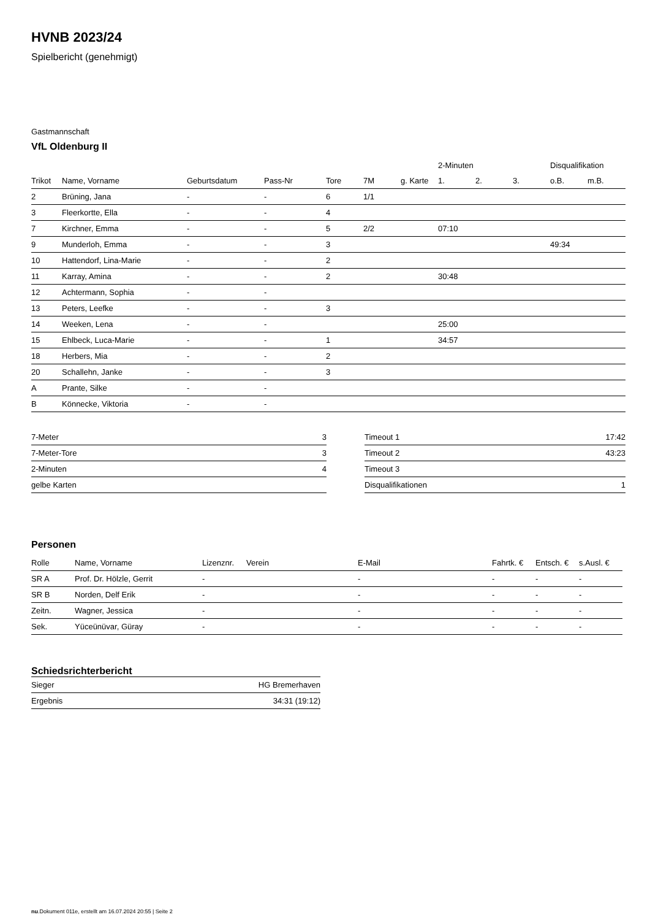HVNB 2023/24
Spielbericht (genehmigt)
Gastmannschaft
VfL Oldenburg II
| | | | | | | | 2-Minuten | | | Disqualifikation | |
| --- | --- | --- | --- | --- | --- | --- | --- | --- | --- | --- | --- |
| Trikot | Name, Vorname | Geburtsdatum | Pass-Nr | Tore | 7M | g. Karte | 1. | 2. | 3. | o.B. | m.B. |
| 2 | Brüning, Jana | - | - | 6 | 1/1 | | | | | | |
| 3 | Fleerkortte, Ella | - | - | 4 | | | | | | | |
| 7 | Kirchner, Emma | - | - | 5 | 2/2 | | 07:10 | | | | |
| 9 | Munderloh, Emma | - | - | 3 | | | | | | 49:34 | |
| 10 | Hattendorf, Lina-Marie | - | - | 2 | | | | | | | |
| 11 | Karray, Amina | - | - | 2 | | | 30:48 | | | | |
| 12 | Achtermann, Sophia | - | - | | | | | | | | |
| 13 | Peters, Leefke | - | - | 3 | | | | | | | |
| 14 | Weeken, Lena | - | - | | | | 25:00 | | | | |
| 15 | Ehlbeck, Luca-Marie | - | - | 1 | | | 34:57 | | | | |
| 18 | Herbers, Mia | - | - | 2 | | | | | | | |
| 20 | Schallehn, Janke | - | - | 3 | | | | | | | |
| A | Prante, Silke | - | - | | | | | | | | |
| B | Könnecke, Viktoria | - | - | | | | | | | | |
| 7-Meter | 3 |
| 7-Meter-Tore | 3 |
| 2-Minuten | 4 |
| gelbe Karten | |
| Timeout 1 | 17:42 |
| Timeout 2 | 43:23 |
| Timeout 3 | |
| Disqualifikationen | 1 |
Personen
| Rolle | Name, Vorname | Lizenznr. | Verein | E-Mail | Fahrtk. € | Entsch. € | s.Ausl. € |
| --- | --- | --- | --- | --- | --- | --- | --- |
| SR A | Prof. Dr. Hölzle, Gerrit | - | | - | - | - | - |
| SR B | Norden, Delf Erik | - | | - | - | - | - |
| Zeitn. | Wagner, Jessica | - | | - | - | - | - |
| Sek. | Yüceünüvar, Güray | - | | - | - | - | - |
Schiedsrichterbericht
| Sieger | HG Bremerhaven |
| Ergebnis | 34:31 (19:12) |
nu.Dokument 011e, erstellt am 16.07.2024 20:55 | Seite 2